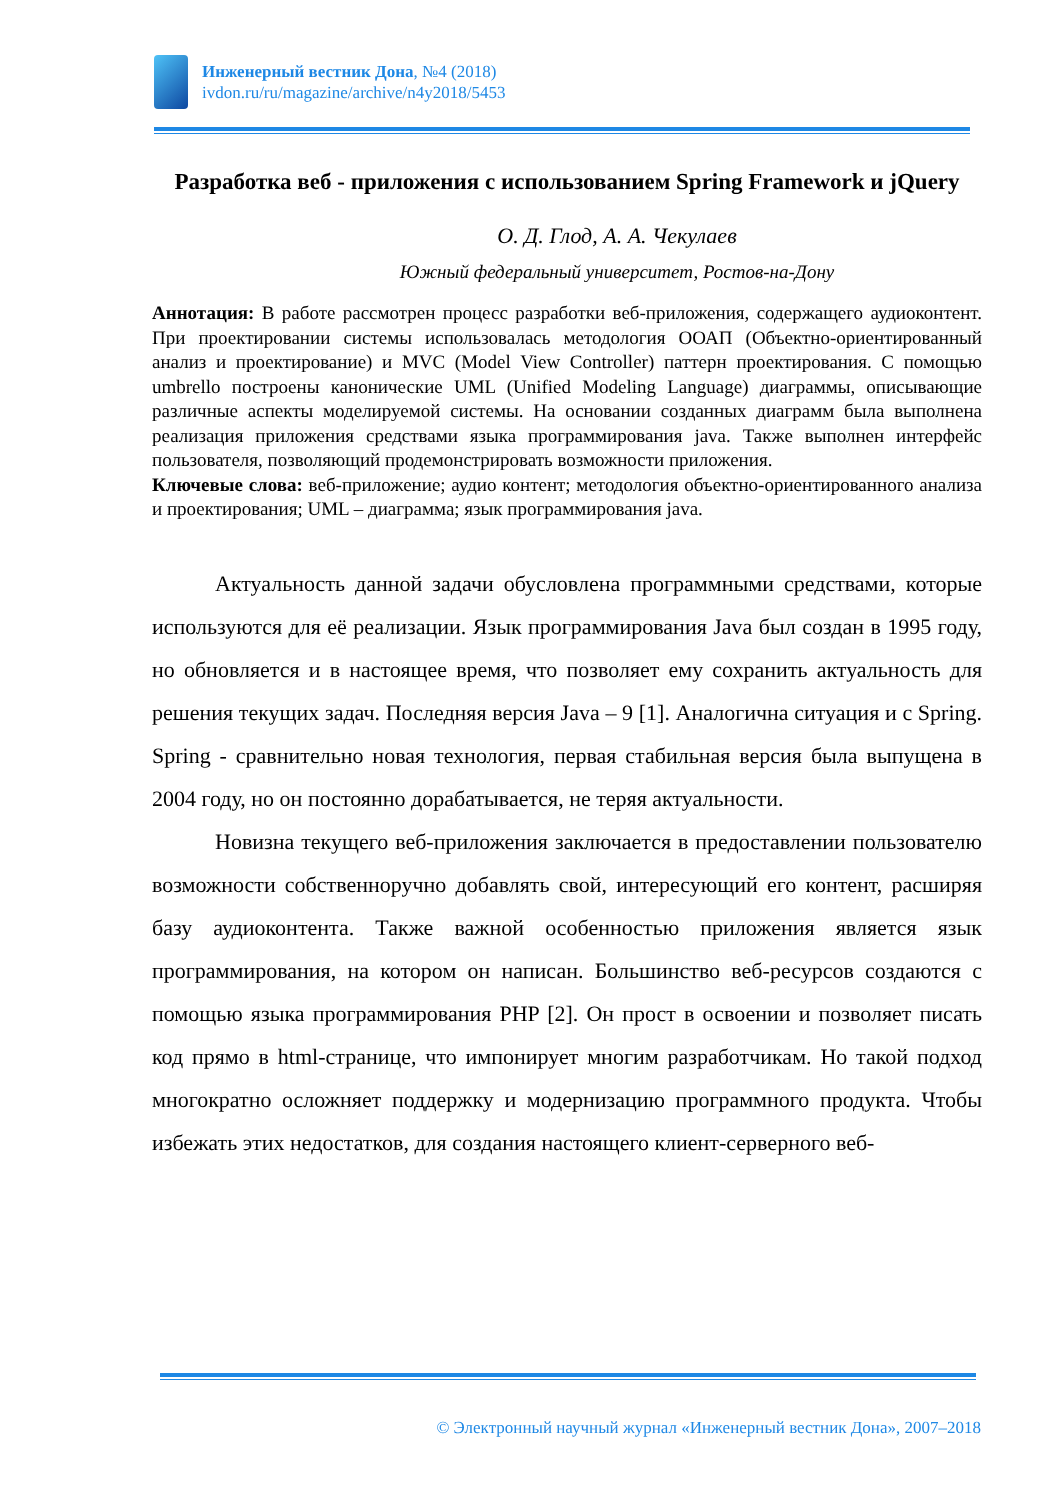Инженерный вестник Дона, №4 (2018)
ivdon.ru/ru/magazine/archive/n4y2018/5453
Разработка веб - приложения с использованием Spring Framework и jQuery
О. Д. Глод, А. А. Чекулаев
Южный федеральный университет, Ростов-на-Дону
Аннотация: В работе рассмотрен процесс разработки веб-приложения, содержащего аудиоконтент. При проектировании системы использовалась методология ООАП (Объектно-ориентированный анализ и проектирование) и MVC (Model View Controller) паттерн проектирования. С помощью umbrello построены канонические UML (Unified Modeling Language) диаграммы, описывающие различные аспекты моделируемой системы. На основании созданных диаграмм была выполнена реализация приложения средствами языка программирования java. Также выполнен интерфейс пользователя, позволяющий продемонстрировать возможности приложения.
Ключевые слова: веб-приложение; аудио контент; методология объектно-ориентированного анализа и проектирования; UML – диаграмма; язык программирования java.
Актуальность данной задачи обусловлена программными средствами, которые используются для её реализации. Язык программирования Java был создан в 1995 году, но обновляется и в настоящее время, что позволяет ему сохранить актуальность для решения текущих задач. Последняя версия Java – 9 [1]. Аналогична ситуация и с Spring. Spring - сравнительно новая технология, первая стабильная версия была выпущена в 2004 году, но он постоянно дорабатывается, не теряя актуальности.
Новизна текущего веб-приложения заключается в предоставлении пользователю возможности собственноручно добавлять свой, интересующий его контент, расширяя базу аудиоконтента. Также важной особенностью приложения является язык программирования, на котором он написан. Большинство веб-ресурсов создаются с помощью языка программирования PHP [2]. Он прост в освоении и позволяет писать код прямо в html-странице, что импонирует многим разработчикам. Но такой подход многократно осложняет поддержку и модернизацию программного продукта. Чтобы избежать этих недостатков, для создания настоящего клиент-серверного веб-
© Электронный научный журнал «Инженерный вестник Дона», 2007–2018